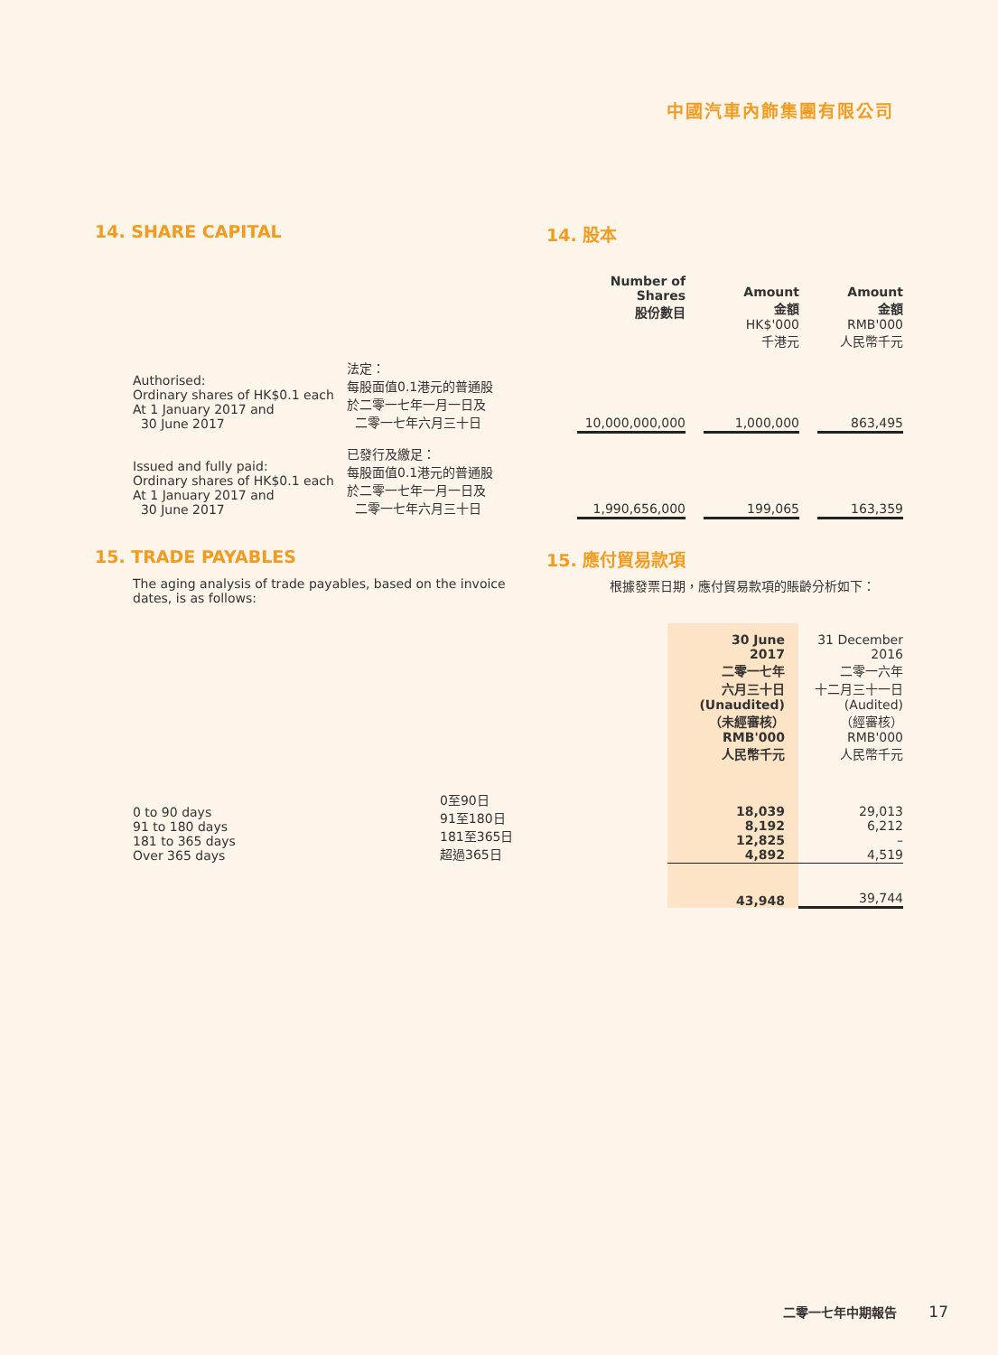中國汽車內飾集團有限公司
14. SHARE CAPITAL 14. 股本
| | | Number of Shares 股份數目 | | Amount 金額 HK$'000 千港元 | | Amount 金額 RMB'000 人民幣千元 |
| --- | --- | --- | --- | --- | --- | --- |
| Authorised: Ordinary shares of HK$0.1 each At 1 January 2017 and 30 June 2017 | 法定： 每股面值0.1港元的普通股 於二零一七年一月一日及 二零一七年六月三十日 | 10,000,000,000 | | 1,000,000 | | 863,495 |
| Issued and fully paid: Ordinary shares of HK$0.1 each At 1 January 2017 and 30 June 2017 | 已發行及繳足： 每股面值0.1港元的普通股 於二零一七年一月一日及 二零一七年六月三十日 | 1,990,656,000 | | 199,065 | | 163,359 |
15. TRADE PAYABLES 15. 應付貿易款項
The aging analysis of trade payables, based on the invoice dates, is as follows:
根據發票日期，應付貿易款項的賬齡分析如下：
| | | 30 June 2017 二零一七年 六月三十日 (Unaudited) （未經審核） RMB'000 人民幣千元 | 31 December 2016 二零一六年 十二月三十一日 (Audited) （經審核） RMB'000 人民幣千元 |
| --- | --- | --- | --- |
| 0 to 90 days 91 to 180 days 181 to 365 days Over 365 days | 0至90日 91至180日 181至365日 超過365日 | 18,039 8,192 12,825 4,892 | 29,013 6,212 – 4,519 |
| | | 43,948 | 39,744 |
二零一七年中期報告 17